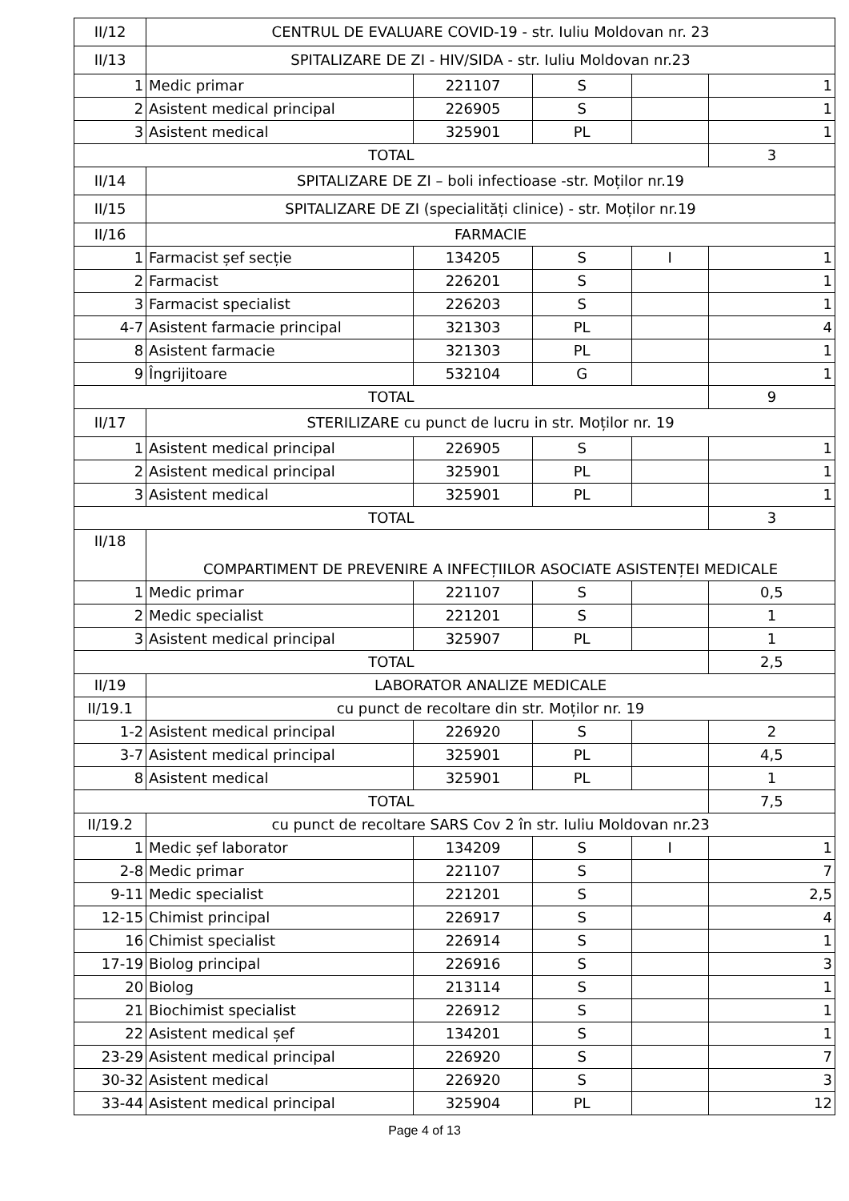| II/12 | CENTRUL DE EVALUARE COVID-19 - str. Iuliu Moldovan nr. 23 | | | | |
| II/13 | SPITALIZARE DE ZI - HIV/SIDA - str. Iuliu Moldovan nr.23 | | | | |
| 1 | Medic primar | 221107 | S | | 1 |
| 2 | Asistent medical principal | 226905 | S | | 1 |
| 3 | Asistent medical | 325901 | PL | | 1 |
| TOTAL | | | | | 3 |
| II/14 | SPITALIZARE DE ZI – boli infectioase -str. Moților nr.19 | | | | |
| II/15 | SPITALIZARE DE ZI (specialități clinice) - str. Moților nr.19 | | | | |
| II/16 | FARMACIE | | | | |
| 1 | Farmacist șef secție | 134205 | S | I | 1 |
| 2 | Farmacist | 226201 | S | | 1 |
| 3 | Farmacist specialist | 226203 | S | | 1 |
| 4-7 | Asistent farmacie principal | 321303 | PL | | 4 |
| 8 | Asistent farmacie | 321303 | PL | | 1 |
| 9 | Îngrijitoare | 532104 | G | | 1 |
| TOTAL | | | | | 9 |
| II/17 | STERILIZARE cu punct de lucru in str. Moților nr. 19 | | | | |
| 1 | Asistent medical principal | 226905 | S | | 1 |
| 2 | Asistent medical principal | 325901 | PL | | 1 |
| 3 | Asistent medical | 325901 | PL | | 1 |
| TOTAL | | | | | 3 |
| II/18 | COMPARTIMENT DE PREVENIRE A INFECȚIILOR ASOCIATE ASISTENȚEI MEDICALE | | | | |
| 1 | Medic primar | 221107 | S | | 0,5 |
| 2 | Medic specialist | 221201 | S | | 1 |
| 3 | Asistent medical principal | 325907 | PL | | 1 |
| TOTAL | | | | | 2,5 |
| II/19 | LABORATOR ANALIZE MEDICALE | | | | |
| II/19.1 | cu punct de recoltare din str. Moților nr. 19 | | | | |
| 1-2 | Asistent medical principal | 226920 | S | | 2 |
| 3-7 | Asistent medical principal | 325901 | PL | | 4,5 |
| 8 | Asistent medical | 325901 | PL | | 1 |
| TOTAL | | | | | 7,5 |
| II/19.2 | cu punct de recoltare SARS Cov 2 în str. Iuliu Moldovan nr.23 | | | | |
| 1 | Medic șef laborator | 134209 | S | I | 1 |
| 2-8 | Medic primar | 221107 | S | | 7 |
| 9-11 | Medic specialist | 221201 | S | | 2,5 |
| 12-15 | Chimist principal | 226917 | S | | 4 |
| 16 | Chimist specialist | 226914 | S | | 1 |
| 17-19 | Biolog principal | 226916 | S | | 3 |
| 20 | Biolog | 213114 | S | | 1 |
| 21 | Biochimist specialist | 226912 | S | | 1 |
| 22 | Asistent medical șef | 134201 | S | | 1 |
| 23-29 | Asistent medical principal | 226920 | S | | 7 |
| 30-32 | Asistent medical | 226920 | S | | 3 |
| 33-44 | Asistent medical principal | 325904 | PL | | 12 |
Page 4 of 13